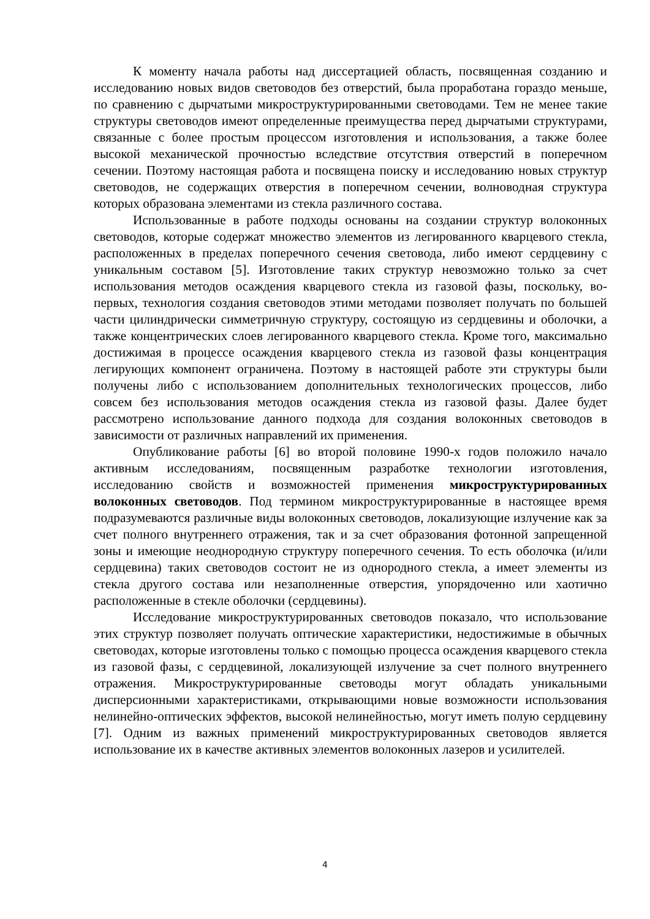К моменту начала работы над диссертацией область, посвященная созданию и исследованию новых видов световодов без отверстий, была проработана гораздо меньше, по сравнению с дырчатыми микроструктурированными световодами. Тем не менее такие структуры световодов имеют определенные преимущества перед дырчатыми структурами, связанные с более простым процессом изготовления и использования, а также более высокой механической прочностью вследствие отсутствия отверстий в поперечном сечении. Поэтому настоящая работа и посвящена поиску и исследованию новых структур световодов, не содержащих отверстия в поперечном сечении, волноводная структура которых образована элементами из стекла различного состава.
Использованные в работе подходы основаны на создании структур волоконных световодов, которые содержат множество элементов из легированного кварцевого стекла, расположенных в пределах поперечного сечения световода, либо имеют сердцевину с уникальным составом [5]. Изготовление таких структур невозможно только за счет использования методов осаждения кварцевого стекла из газовой фазы, поскольку, во-первых, технология создания световодов этими методами позволяет получать по большей части цилиндрически симметричную структуру, состоящую из сердцевины и оболочки, а также концентрических слоев легированного кварцевого стекла. Кроме того, максимально достижимая в процессе осаждения кварцевого стекла из газовой фазы концентрация легирующих компонент ограничена. Поэтому в настоящей работе эти структуры были получены либо с использованием дополнительных технологических процессов, либо совсем без использования методов осаждения стекла из газовой фазы. Далее будет рассмотрено использование данного подхода для создания волоконных световодов в зависимости от различных направлений их применения.
Опубликование работы [6] во второй половине 1990-х годов положило начало активным исследованиям, посвященным разработке технологии изготовления, исследованию свойств и возможностей применения микроструктурированных волоконных световодов. Под термином микроструктурированные в настоящее время подразумеваются различные виды волоконных световодов, локализующие излучение как за счет полного внутреннего отражения, так и за счет образования фотонной запрещенной зоны и имеющие неоднородную структуру поперечного сечения. То есть оболочка (и/или сердцевина) таких световодов состоит не из однородного стекла, а имеет элементы из стекла другого состава или незаполненные отверстия, упорядоченно или хаотично расположенные в стекле оболочки (сердцевины).
Исследование микроструктурированных световодов показало, что использование этих структур позволяет получать оптические характеристики, недостижимые в обычных световодах, которые изготовлены только с помощью процесса осаждения кварцевого стекла из газовой фазы, с сердцевиной, локализующей излучение за счет полного внутреннего отражения. Микроструктурированные световоды могут обладать уникальными дисперсионными характеристиками, открывающими новые возможности использования нелинейно-оптических эффектов, высокой нелинейностью, могут иметь полую сердцевину [7]. Одним из важных применений микроструктурированных световодов является использование их в качестве активных элементов волоконных лазеров и усилителей.
4